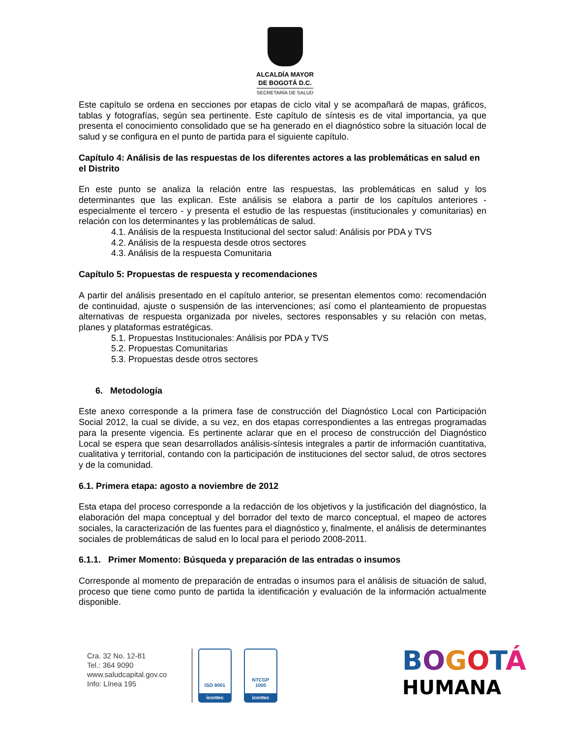ALCALDÍA MAYOR
DE BOGOTÁ D.C.
SECRETARÍA DE SALUD
Este capítulo se ordena en secciones por etapas de ciclo vital y se acompañará de mapas, gráficos, tablas y fotografías, según sea pertinente. Este capítulo de síntesis es de vital importancia, ya que presenta el conocimiento consolidado que se ha generado en el diagnóstico sobre la situación local de salud y se configura en el punto de partida para el siguiente capítulo.
Capítulo 4: Análisis de las respuestas de los diferentes actores a las problemáticas en salud en el Distrito
En este punto se analiza la relación entre las respuestas, las problemáticas en salud y los determinantes que las explican. Este análisis se elabora a partir de los capítulos anteriores - especialmente el tercero - y presenta el estudio de las respuestas (institucionales y comunitarias) en relación con los determinantes y las problemáticas de salud.
4.1. Análisis de la respuesta Institucional del sector salud: Análisis por PDA y TVS
4.2. Análisis de la respuesta desde otros sectores
4.3. Análisis de la respuesta Comunitaria
Capítulo 5: Propuestas de respuesta y recomendaciones
A partir del análisis presentado en el capítulo anterior, se presentan elementos como: recomendación de continuidad, ajuste o suspensión de las intervenciones; así como el planteamiento de propuestas alternativas de respuesta organizada por niveles, sectores responsables y su relación con metas, planes y plataformas estratégicas.
5.1. Propuestas Institucionales: Análisis por PDA y TVS
5.2. Propuestas Comunitarias
5.3. Propuestas desde otros sectores
6. Metodología
Este anexo corresponde a la primera fase de construcción del Diagnóstico Local con Participación Social 2012, la cual se divide, a su vez, en dos etapas correspondientes a las entregas programadas para la presente vigencia. Es pertinente aclarar que en el proceso de construcción del Diagnóstico Local se espera que sean desarrollados análisis-síntesis integrales a partir de información cuantitativa, cualitativa y territorial, contando con la participación de instituciones del sector salud, de otros sectores y de la comunidad.
6.1. Primera etapa: agosto a noviembre de 2012
Esta etapa del proceso corresponde a la redacción de los objetivos y la justificación del diagnóstico, la elaboración del mapa conceptual y del borrador del texto de marco conceptual, el mapeo de actores sociales, la caracterización de las fuentes para el diagnóstico y, finalmente, el análisis de determinantes sociales de problemáticas de salud en lo local para el periodo 2008-2011.
6.1.1. Primer Momento: Búsqueda y preparación de las entradas o insumos
Corresponde al momento de preparación de entradas o insumos para el análisis de situación de salud, proceso que tiene como punto de partida la identificación y evaluación de la información actualmente disponible.
Cra. 32 No. 12-81
Tel.: 364 9090
www.saludcapital.gov.co
Info: Línea 195
ISO 9001
icontec
NTCGP
1000
icontec
BOGOTÁ
HUMANA